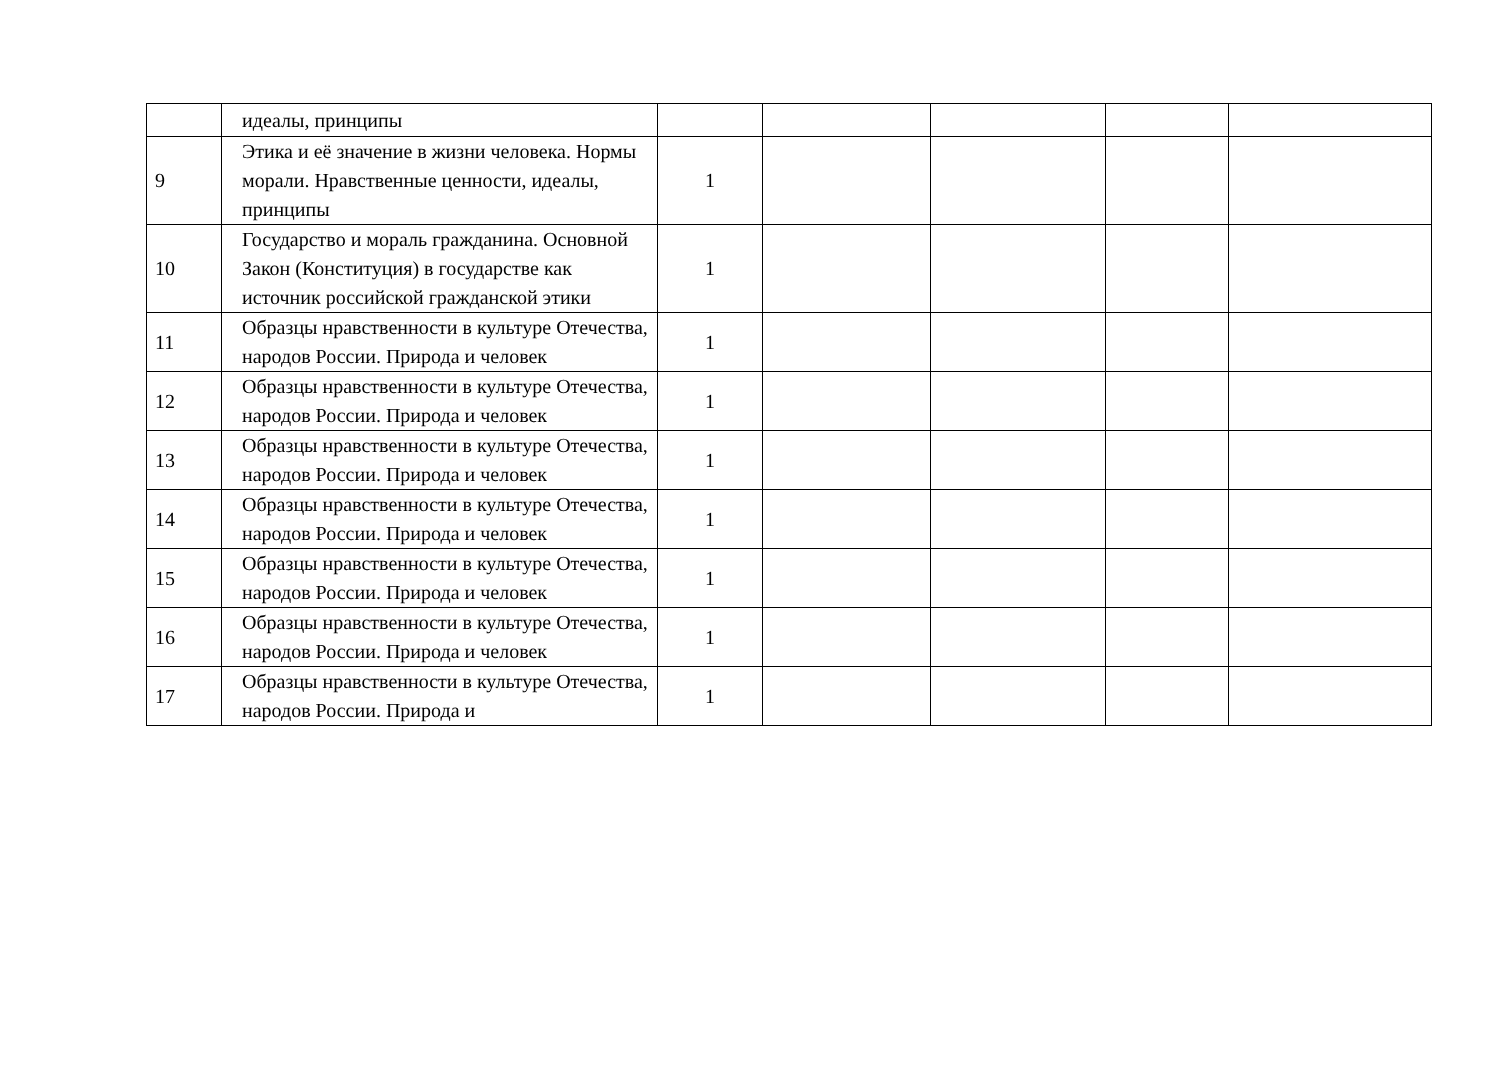| | идеалы, принципы | | | | | |
| 9 | Этика и её значение в жизни человека. Нормы морали. Нравственные ценности, идеалы, принципы | 1 | | | | |
| 10 | Государство и мораль гражданина. Основной Закон (Конституция) в государстве как источник российской гражданской этики | 1 | | | | |
| 11 | Образцы нравственности в культуре Отечества, народов России. Природа и человек | 1 | | | | |
| 12 | Образцы нравственности в культуре Отечества, народов России. Природа и человек | 1 | | | | |
| 13 | Образцы нравственности в культуре Отечества, народов России. Природа и человек | 1 | | | | |
| 14 | Образцы нравственности в культуре Отечества, народов России. Природа и человек | 1 | | | | |
| 15 | Образцы нравственности в культуре Отечества, народов России. Природа и человек | 1 | | | | |
| 16 | Образцы нравственности в культуре Отечества, народов России. Природа и человек | 1 | | | | |
| 17 | Образцы нравственности в культуре Отечества, народов России. Природа и | 1 | | | | |